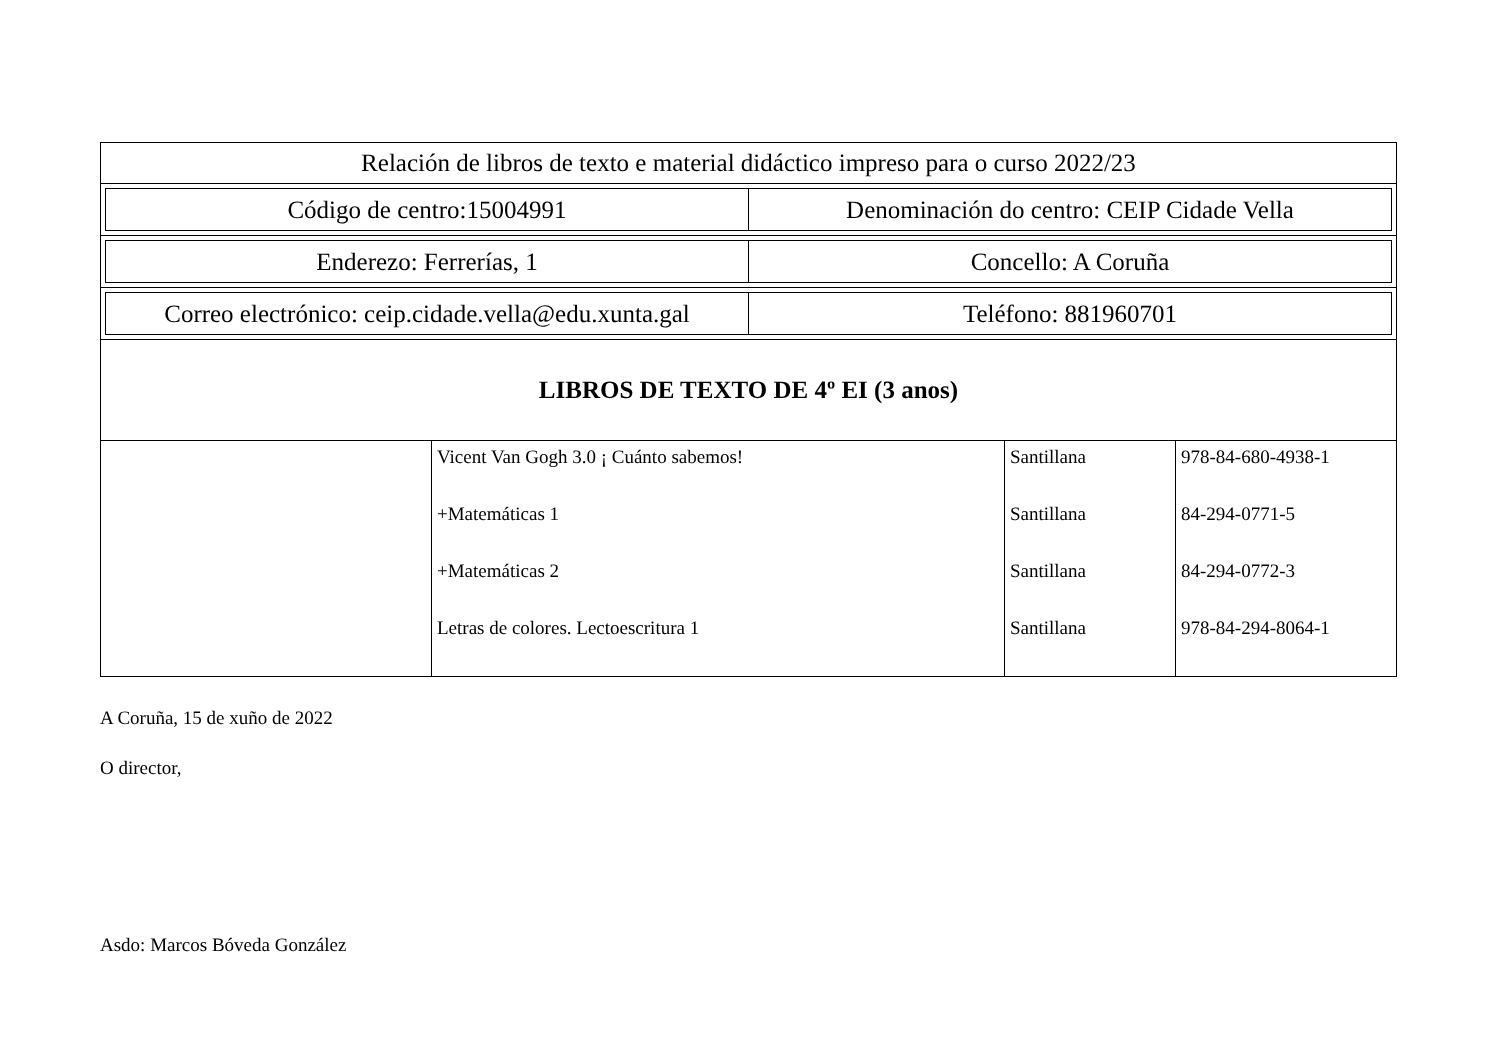| Relación de libros de texto e material didáctico impreso para o curso 2022/23 |
| / Código de centro:15004991 / Denominación do centro: CEIP Cidade Vella / |
| / Enderezo: Ferrerías, 1 / Concello: A Coruña / |
| / Correo electrónico: ceip.cidade.vella@edu.xunta.gal / Teléfono: 881960701 / |
| LIBROS DE TEXTO DE 4º EI (3 anos) |
| / / Vicent Van Gogh 3.0 ¡ Cuánto sabemos! +Matemáticas 1 +Matemáticas 2 Letras de colores. Lectoescritura 1 / Santillana Santillana Santillana Santillana / 978-84-680-4938-1 84-294-0771-5 84-294-0772-3 978-84-294-8064-1 / |
A Coruña, 15 de xuño de 2022
O director,
Asdo: Marcos Bóveda González